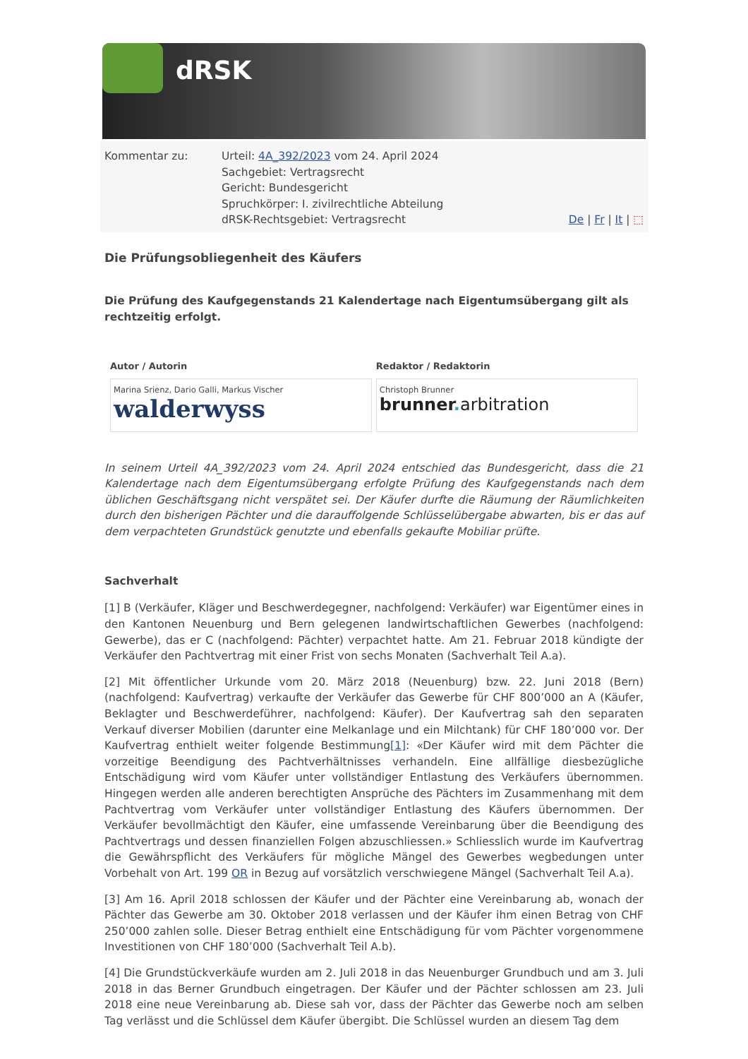dRSK
Kommentar zu: Urteil: 4A_392/2023 vom 24. April 2024
Sachgebiet: Vertragsrecht
Gericht: Bundesgericht
Spruchkörper: I. zivilrechtliche Abteilung
dRSK-Rechtsgebiet: Vertragsrecht De | Fr | It | ⬚
Die Prüfungsobliegenheit des Käufers
Die Prüfung des Kaufgegenstands 21 Kalendertage nach Eigentumsübergang gilt als rechtzeitig erfolgt.
| Autor / Autorin | Redaktor / Redaktorin |
| --- | --- |
| Marina Srienz, Dario Galli, Markus Vischer walderwyss | Christoph Brunner brunner . arbitration |
In seinem Urteil 4A_392/2023 vom 24. April 2024 entschied das Bundesgericht, dass die 21 Kalendertage nach dem Eigentumsübergang erfolgte Prüfung des Kaufgegenstands nach dem üblichen Geschäftsgang nicht verspätet sei. Der Käufer durfte die Räumung der Räumlichkeiten durch den bisherigen Pächter und die darauffolgende Schlüsselübergabe abwarten, bis er das auf dem verpachteten Grundstück genutzte und ebenfalls gekaufte Mobiliar prüfte.
Sachverhalt
[1] B (Verkäufer, Kläger und Beschwerdegegner, nachfolgend: Verkäufer) war Eigentümer eines in den Kantonen Neuenburg und Bern gelegenen landwirtschaftlichen Gewerbes (nachfolgend: Gewerbe), das er C (nachfolgend: Pächter) verpachtet hatte. Am 21. Februar 2018 kündigte der Verkäufer den Pachtvertrag mit einer Frist von sechs Monaten (Sachverhalt Teil A.a).
[2] Mit öffentlicher Urkunde vom 20. März 2018 (Neuenburg) bzw. 22. Juni 2018 (Bern) (nachfolgend: Kaufvertrag) verkaufte der Verkäufer das Gewerbe für CHF 800’000 an A (Käufer, Beklagter und Beschwerdeführer, nachfolgend: Käufer). Der Kaufvertrag sah den separaten Verkauf diverser Mobilien (darunter eine Melkanlage und ein Milchtank) für CHF 180’000 vor. Der Kaufvertrag enthielt weiter folgende Bestimmung[1]: «Der Käufer wird mit dem Pächter die vorzeitige Beendigung des Pachtverhältnisses verhandeln. Eine allfällige diesbezügliche Entschädigung wird vom Käufer unter vollständiger Entlastung des Verkäufers übernommen. Hingegen werden alle anderen berechtigten Ansprüche des Pächters im Zusammenhang mit dem Pachtvertrag vom Verkäufer unter vollständiger Entlastung des Käufers übernommen. Der Verkäufer bevollmächtigt den Käufer, eine umfassende Vereinbarung über die Beendigung des Pachtvertrags und dessen finanziellen Folgen abzuschliessen.» Schliesslich wurde im Kaufvertrag die Gewährspflicht des Verkäufers für mögliche Mängel des Gewerbes wegbedungen unter Vorbehalt von Art. 199 OR in Bezug auf vorsätzlich verschwiegene Mängel (Sachverhalt Teil A.a).
[3] Am 16. April 2018 schlossen der Käufer und der Pächter eine Vereinbarung ab, wonach der Pächter das Gewerbe am 30. Oktober 2018 verlassen und der Käufer ihm einen Betrag von CHF 250’000 zahlen solle. Dieser Betrag enthielt eine Entschädigung für vom Pächter vorgenommene Investitionen von CHF 180’000 (Sachverhalt Teil A.b).
[4] Die Grundstückverkäufe wurden am 2. Juli 2018 in das Neuenburger Grundbuch und am 3. Juli 2018 in das Berner Grundbuch eingetragen. Der Käufer und der Pächter schlossen am 23. Juli 2018 eine neue Vereinbarung ab. Diese sah vor, dass der Pächter das Gewerbe noch am selben Tag verlässt und die Schlüssel dem Käufer übergibt. Die Schlüssel wurden an diesem Tag dem